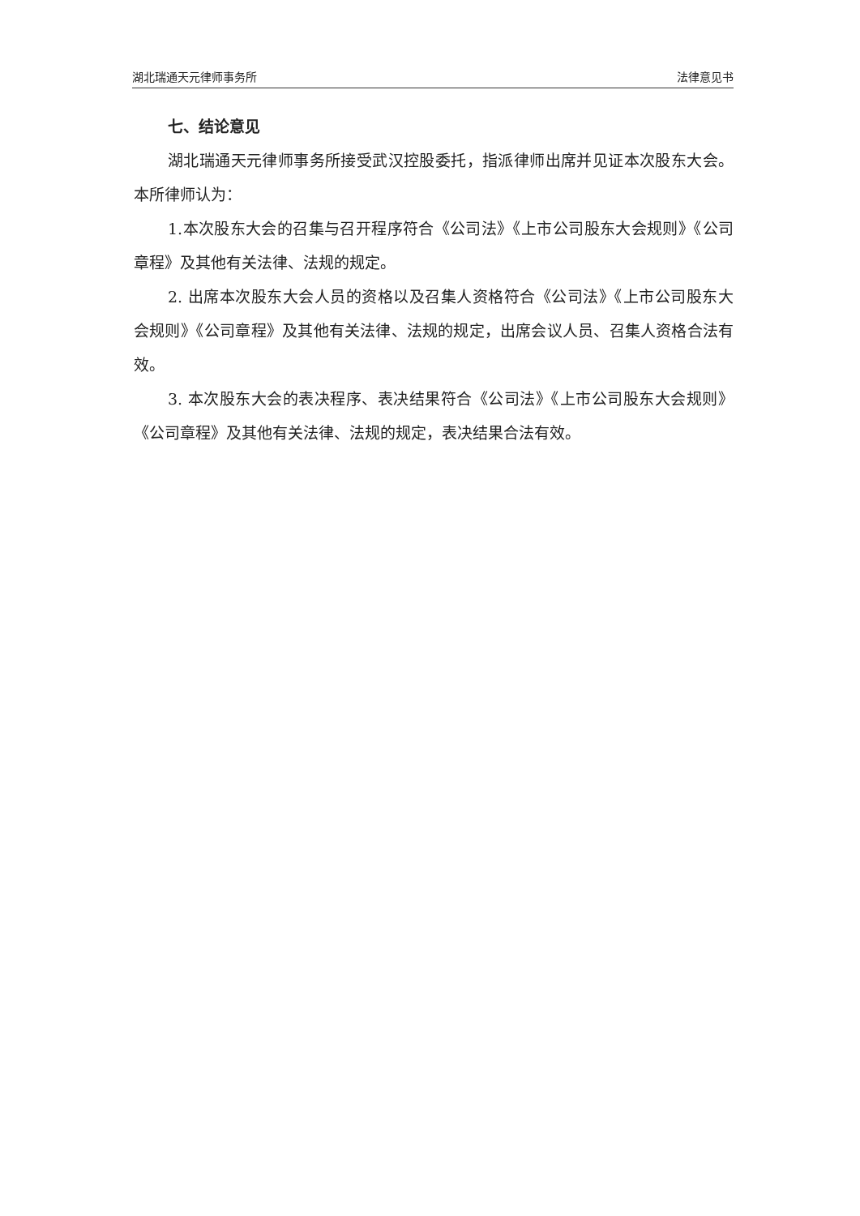湖北瑞通天元律师事务所 法律意见书
七、结论意见
湖北瑞通天元律师事务所接受武汉控股委托，指派律师出席并见证本次股东大会。本所律师认为：
1.本次股东大会的召集与召开程序符合《公司法》《上市公司股东大会规则》《公司章程》及其他有关法律、法规的规定。
2. 出席本次股东大会人员的资格以及召集人资格符合《公司法》《上市公司股东大会规则》《公司章程》及其他有关法律、法规的规定，出席会议人员、召集人资格合法有效。
3. 本次股东大会的表决程序、表决结果符合《公司法》《上市公司股东大会规则》《公司章程》及其他有关法律、法规的规定，表决结果合法有效。